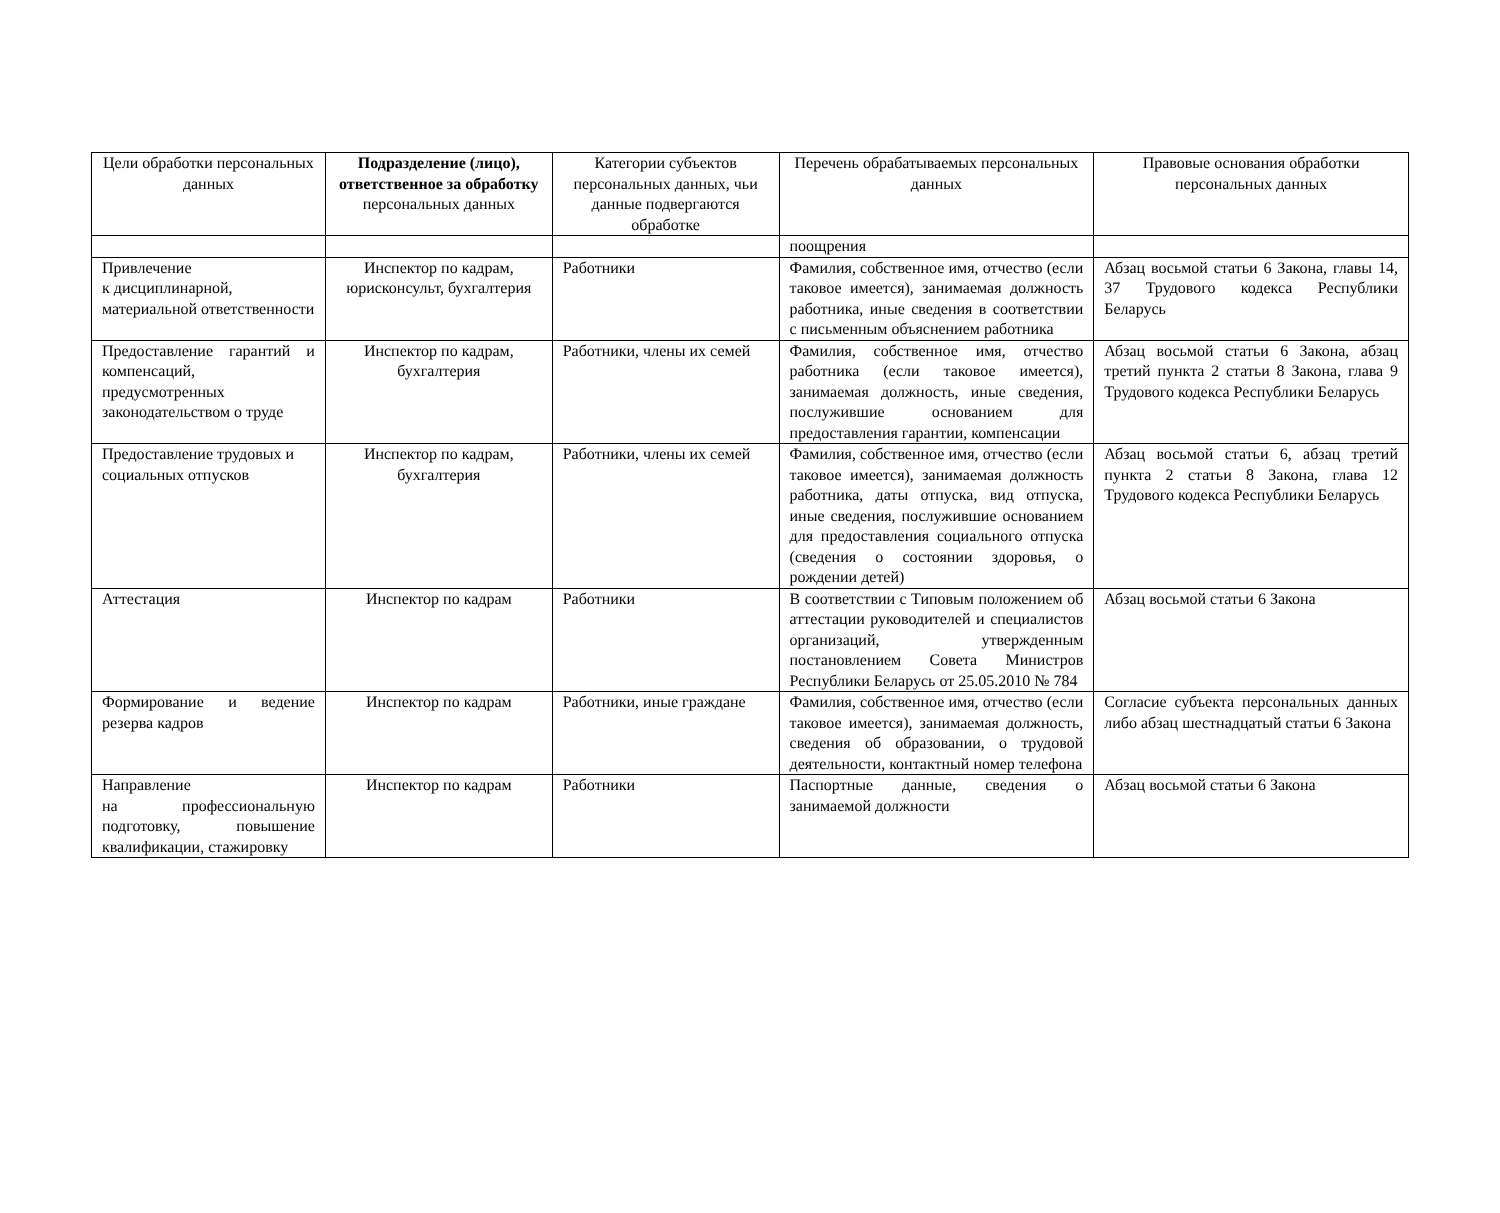| Цели обработки персональных данных | Подразделение (лицо), ответственное за обработку персональных данных | Категории субъектов персональных данных, чьи данные подвергаются обработке | Перечень обрабатываемых персональных данных | Правовые основания обработки персональных данных |
| --- | --- | --- | --- | --- |
| | | | поощрения | |
| Привлечение к дисциплинарной, материальной ответственности | Инспектор по кадрам, юрисконсульт, бухгалтерия | Работники | Фамилия, собственное имя, отчество (если таковое имеется), занимаемая должность работника, иные сведения в соответствии с письменным объяснением работника | Абзац восьмой статьи 6 Закона, главы 14, 37 Трудового кодекса Республики Беларусь |
| Предоставление гарантий и компенсаций, предусмотренных законодательством о труде | Инспектор по кадрам, бухгалтерия | Работники, члены их семей | Фамилия, собственное имя, отчество работника (если таковое имеется), занимаемая должность, иные сведения, послужившие основанием для предоставления гарантии, компенсации | Абзац восьмой статьи 6 Закона, абзац третий пункта 2 статьи 8 Закона, глава 9 Трудового кодекса Республики Беларусь |
| Предоставление трудовых и социальных отпусков | Инспектор по кадрам, бухгалтерия | Работники, члены их семей | Фамилия, собственное имя, отчество (если таковое имеется), занимаемая должность работника, даты отпуска, вид отпуска, иные сведения, послужившие основанием для предоставления социального отпуска (сведения о состоянии здоровья, о рождении детей) | Абзац восьмой статьи 6, абзац третий пункта 2 статьи 8 Закона, глава 12 Трудового кодекса Республики Беларусь |
| Аттестация | Инспектор по кадрам | Работники | В соответствии с Типовым положением об аттестации руководителей и специалистов организаций, утвержденным постановлением Совета Министров Республики Беларусь от 25.05.2010 № 784 | Абзац восьмой статьи 6 Закона |
| Формирование и ведение резерва кадров | Инспектор по кадрам | Работники, иные граждане | Фамилия, собственное имя, отчество (если таковое имеется), занимаемая должность, сведения об образовании, о трудовой деятельности, контактный номер телефона | Согласие субъекта персональных данных либо абзац шестнадцатый статьи 6 Закона |
| Направление на профессиональную подготовку, повышение квалификации, стажировку | Инспектор по кадрам | Работники | Паспортные данные, сведения о занимаемой должности | Абзац восьмой статьи 6 Закона |